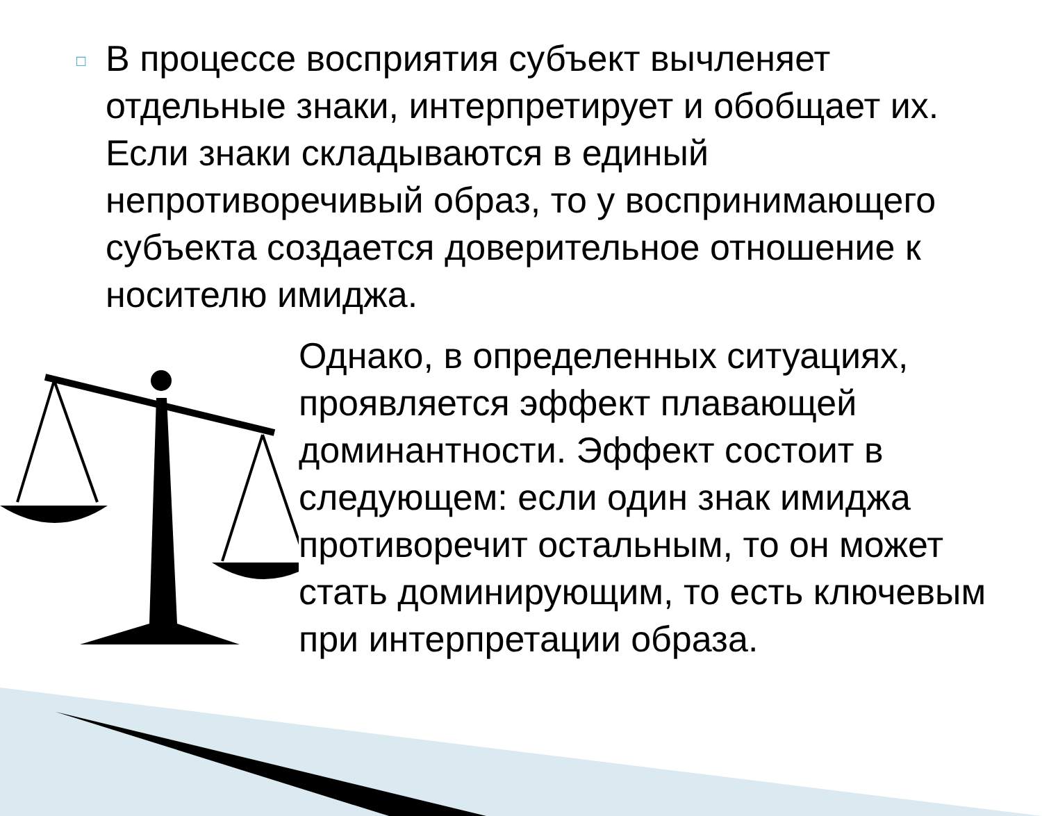□
В процессе восприятия субъект вычленяет отдельные знаки, интерпретирует и обобщает их. Если знаки складываются в единый непротиворечивый образ, то у воспринимающего субъекта создается доверительное отношение к носителю имиджа.
Однако, в определенных ситуациях, проявляется эффект плавающей доминантности. Эффект состоит в следующем: если один знак имиджа противоречит остальным, то он может стать доминирующим, то есть ключевым при интерпретации образа.